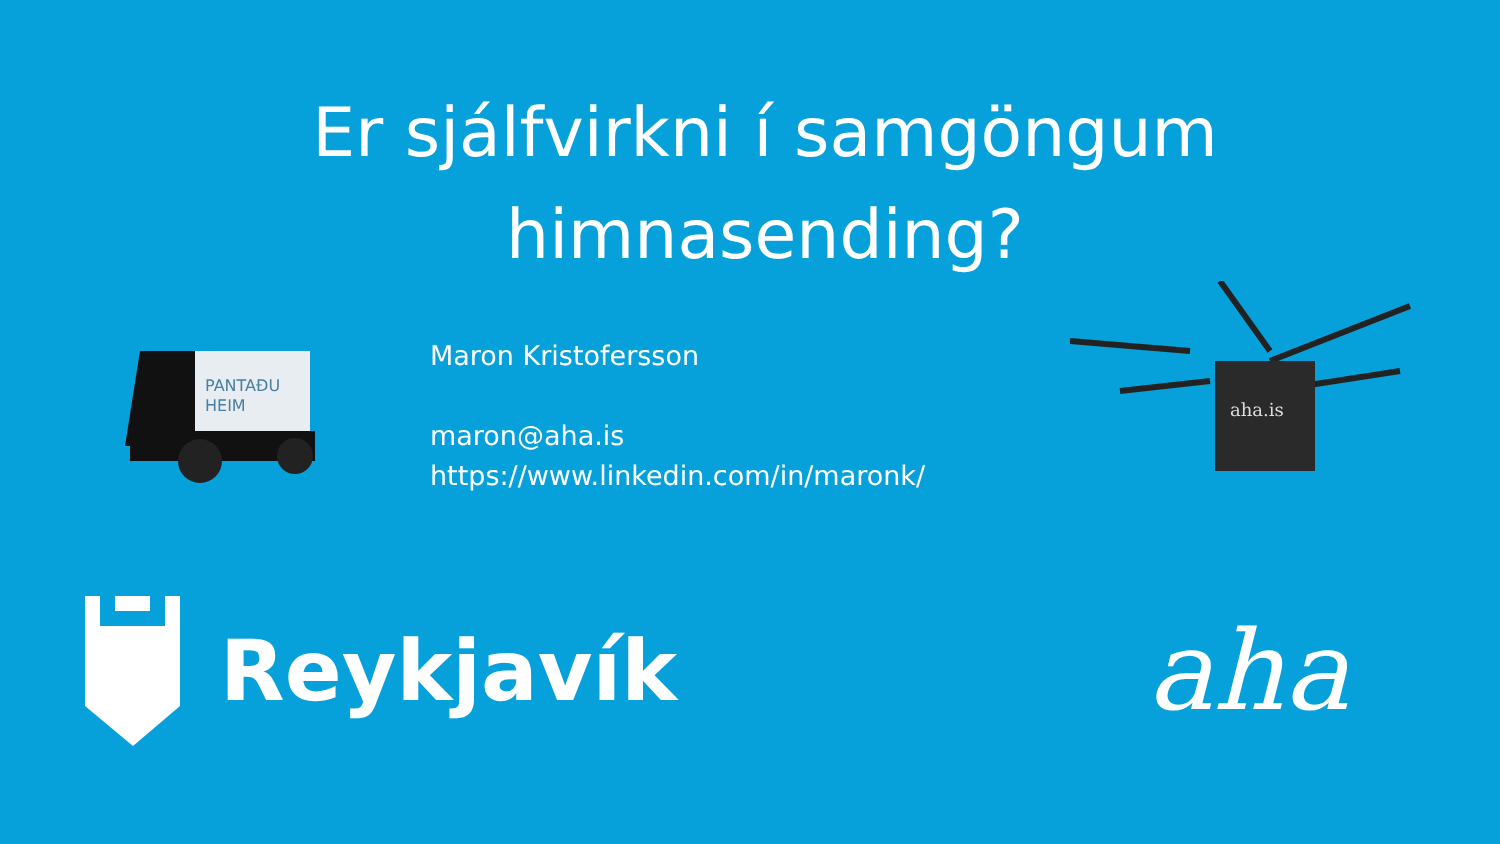Er sjálfvirkni í samgöngum
himnasending?
PANTAÐU
HEIM
Maron Kristofersson
maron@aha.is
https://www.linkedin.com/in/maronk/
aha.is
Reykjavík
aha